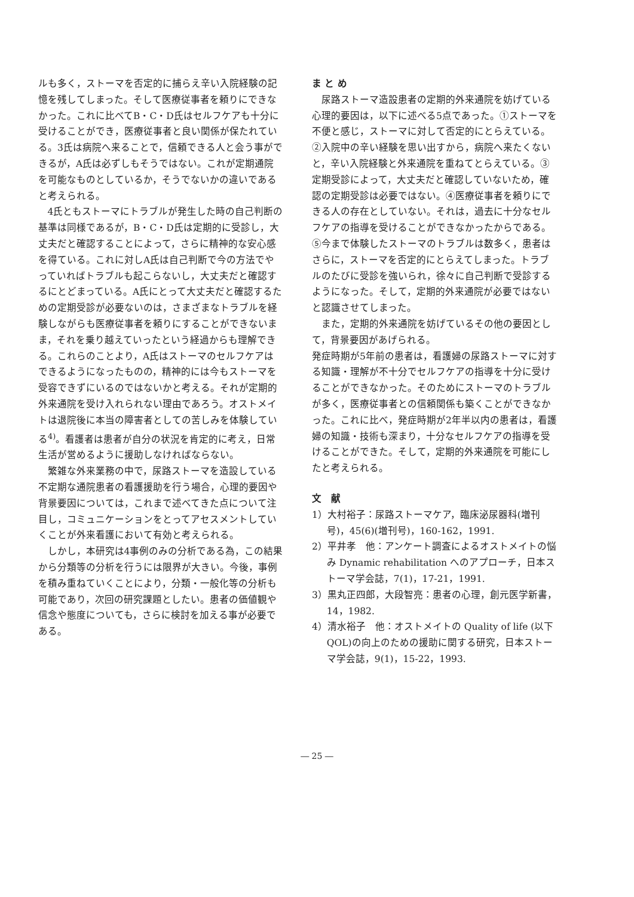ルも多く，ストーマを否定的に捕らえ辛い入院経験の記憶を残してしまった。そして医療従事者を頼りにできなかった。これに比べてB・C・D氏はセルフケアも十分に受けることができ，医療従事者と良い関係が保たれている。3氏は病院へ来ることで，信頼できる人と会う事ができるが，A氏は必ずしもそうではない。これが定期通院を可能なものとしているか，そうでないかの違いであると考えられる。
4氏ともストーマにトラブルが発生した時の自己判断の基準は同様であるが，B・C・D氏は定期的に受診し，大丈夫だと確認することによって，さらに精神的な安心感を得ている。これに対しA氏は自己判断で今の方法でやっていればトラブルも起こらないし，大丈夫だと確認するにとどまっている。A氏にとって大丈夫だと確認するための定期受診が必要ないのは，さまざまなトラブルを経験しながらも医療従事者を頼りにすることができないまま，それを乗り越えていったという経過からも理解できる。これらのことより，A氏はストーマのセルフケアはできるようになったものの，精神的には今もストーマを受容できずにいるのではないかと考える。それが定期的外来通院を受け入れられない理由であろう。オストメイトは退院後に本当の障害者としての苦しみを体験している<sup>4)</sup>。看護者は患者が自分の状況を肯定的に考え，日常生活が営めるように援助しなければならない。
繁雑な外来業務の中で，尿路ストーマを造設している不定期な通院患者の看護援助を行う場合，心理的要因や背景要因については，これまで述べてきた点について注目し，コミュニケーションをとってアセスメントしていくことが外来看護において有効と考えられる。
しかし，本研究は4事例のみの分析である為，この結果から分類等の分析を行うには限界が大きい。今後，事例を積み重ねていくことにより，分類・一般化等の分析も可能であり，次回の研究課題としたい。患者の価値観や信念や態度についても，さらに検討を加える事が必要である。
ま と め
尿路ストーマ造設患者の定期的外来通院を妨げている心理的要因は，以下に述べる5点であった。①ストーマを不便と感じ，ストーマに対して否定的にとらえている。②入院中の辛い経験を思い出すから，病院へ来たくないと，辛い入院経験と外来通院を重ねてとらえている。③定期受診によって，大丈夫だと確認していないため，確認の定期受診は必要ではない。④医療従事者を頼りにできる人の存在としていない。それは，過去に十分なセルフケアの指導を受けることができなかったからである。⑤今まで体験したストーマのトラブルは数多く，患者はさらに，ストーマを否定的にとらえてしまった。トラブルのたびに受診を強いられ，徐々に自己判断で受診するようになった。そして，定期的外来通院が必要ではないと認識させてしまった。
また，定期的外来通院を妨げているその他の要因として，背景要因があげられる。
発症時期が5年前の患者は，看護婦の尿路ストーマに対する知識・理解が不十分でセルフケアの指導を十分に受けることができなかった。そのためにストーマのトラブルが多く，医療従事者との信頼関係も築くことができなかった。これに比べ，発症時期が2年半以内の患者は，看護婦の知識・技術も深まり，十分なセルフケアの指導を受けることができた。そして，定期的外来通院を可能にしたと考えられる。
文　献
1）大村裕子：尿路ストーマケア，臨床泌尿器科(増刊号)，45(6)(増刊号)，160-162，1991.
2）平井孝　他：アンケート調査によるオストメイトの悩み Dynamic rehabilitation へのアプローチ，日本ストーマ学会誌，7(1)，17-21，1991.
3）黒丸正四郎，大段智亮：患者の心理，創元医学新書，14，1982.
4）清水裕子　他：オストメイトの Quality of life (以下QOL)の向上のための援助に関する研究，日本ストーマ学会誌，9(1)，15-22，1993.
― 25 ―